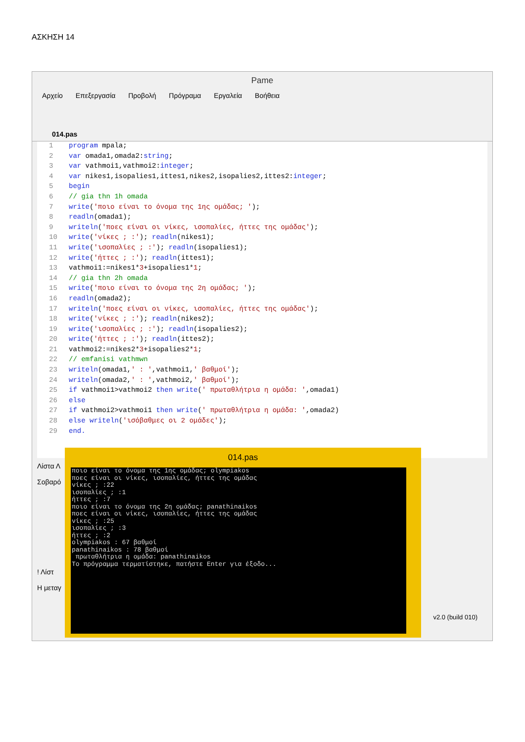ΑΣΚΗΣΗ 14
Pame
Αρχείο Επεξεργασία Προβολή Πρόγραμα Εργαλεία Βοήθεια
014.pas
1 program mpala;
2 var omada1,omada2:string;
3 var vathmoi1,vathmoi2:integer;
4 var nikes1,isopalies1,ittes1,nikes2,isopalies2,ittes2:integer;
5 begin
6 // gia thn 1h omada
7 write('ποιο είναι το όνομα της 1ης ομάδας; ');
8 readln(omada1);
9 writeln('ποες είναι οι νίκες, ισοπαλίες, ήττες της ομάδας');
10 write('νίκες ; :'); readln(nikes1);
11 write('ισοπαλίες ; :'); readln(isopalies1);
12 write('ήττες ; :'); readln(ittes1);
13 vathmoi1:=nikes1*3+isopalies1*1;
14 // gia thn 2h omada
15 write('ποιο είναι το όνομα της 2η ομάδας; ');
16 readln(omada2);
17 writeln('ποες είναι οι νίκες, ισοπαλίες, ήττες της ομάδας');
18 write('νίκες ; :'); readln(nikes2);
19 write('ισοπαλίες ; :'); readln(isopalies2);
20 write('ήττες ; :'); readln(ittes2);
21 vathmoi2:=nikes2*3+isopalies2*1;
22 // emfanisi vathmwn
23 writeln(omada1,' : ',vathmoi1,' βαθμοί');
24 writeln(omada2,' : ',vathmoi2,' βαθμοί');
25 if vathmoi1>vathmoi2 then write(' πρωταθλήτρια η ομάδα: ',omada1)
26 else
27 if vathmoi2>vathmoi1 then write(' πρωταθλήτρια η ομάδα: ',omada2)
28 else writeln('ισόβαθμες οι 2 ομάδες');
29 end.
Λίστα Λ
Σοβαρό
! Λίστ
Η μεταγ
v2.0 (build 010)
014.pas
ποιο είναι το όνομα της 1ης ομάδας; olympiakos ποες είναι οι νίκες, ισοπαλίες, ήττες της ομάδας νίκες ; :22 ισοπαλίες ; :1 ήττες ; :7 ποιο είναι το όνομα της 2η ομάδας; panathinaikos ποες είναι οι νίκες, ισοπαλίες, ήττες της ομάδας νίκες ; :25 ισοπαλίες ; :3 ήττες ; :2 olympiakos : 67 βαθμοί panathinaikos : 78 βαθμοί πρωταθλήτρια η ομάδα: panathinaikos Το πρόγραμμα τερματίστηκε, πατήστε Enter για έξοδο...